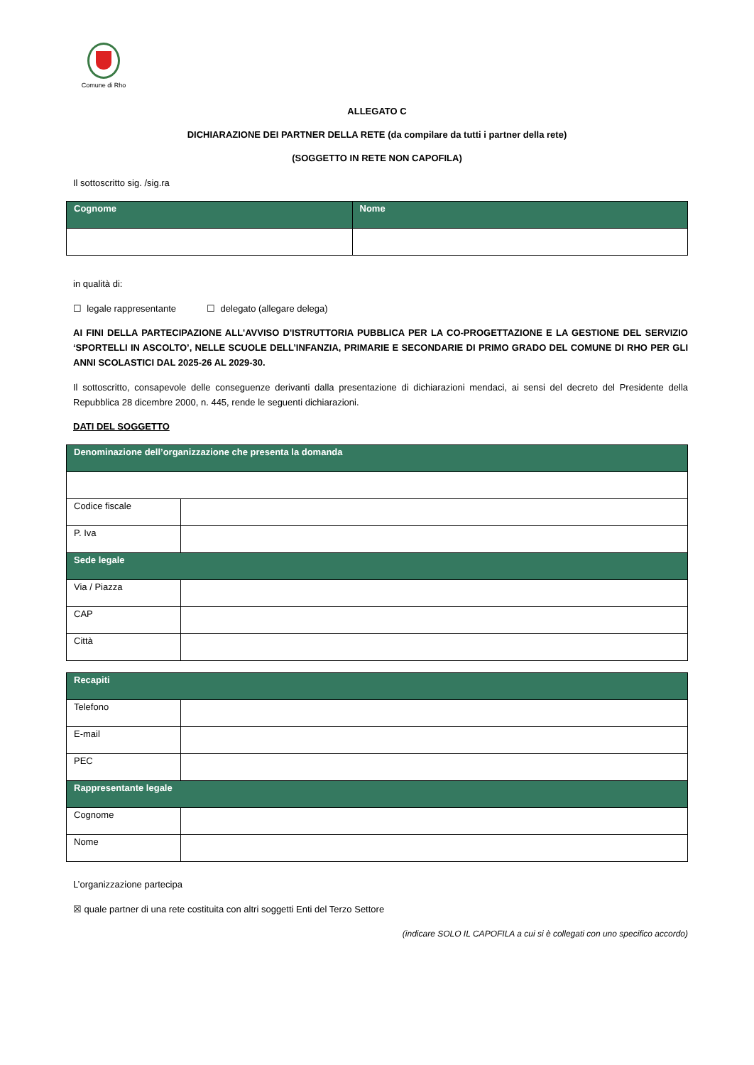Comune di Rho
ALLEGATO C
DICHIARAZIONE DEI PARTNER DELLA RETE (da compilare da tutti i partner della rete)
(SOGGETTO IN RETE NON CAPOFILA)
Il sottoscritto sig. /sig.ra
| Cognome | Nome |
| --- | --- |
in qualità di:
☐ legale rappresentante ☐ delegato (allegare delega)
AI FINI DELLA PARTECIPAZIONE ALL'AVVISO D'ISTRUTTORIA PUBBLICA PER LA CO-PROGETTAZIONE E LA GESTIONE DEL SERVIZIO ‘SPORTELLI IN ASCOLTO’, NELLE SCUOLE DELL’INFANZIA, PRIMARIE E SECONDARIE DI PRIMO GRADO DEL COMUNE DI RHO PER GLI ANNI SCOLASTICI DAL 2025-26 AL 2029-30.
Il sottoscritto, consapevole delle conseguenze derivanti dalla presentazione di dichiarazioni mendaci, ai sensi del decreto del Presidente della Repubblica 28 dicembre 2000, n. 445, rende le seguenti dichiarazioni.
DATI DEL SOGGETTO
| Denominazione dell’organizzazione che presenta la domanda | |
| --- | --- |
| Codice fiscale | |
| P. Iva | |
| Sede legale | |
| Via / Piazza | |
| CAP | |
| Città | |
| Recapiti | |
| --- | --- |
| Telefono | |
| E-mail | |
| PEC | |
| Rappresentante legale | |
| Cognome | |
| Nome | |
L’organizzazione partecipa
☒ quale partner di una rete costituita con altri soggetti Enti del Terzo Settore
(indicare SOLO IL CAPOFILA a cui si è collegati con uno specifico accordo)